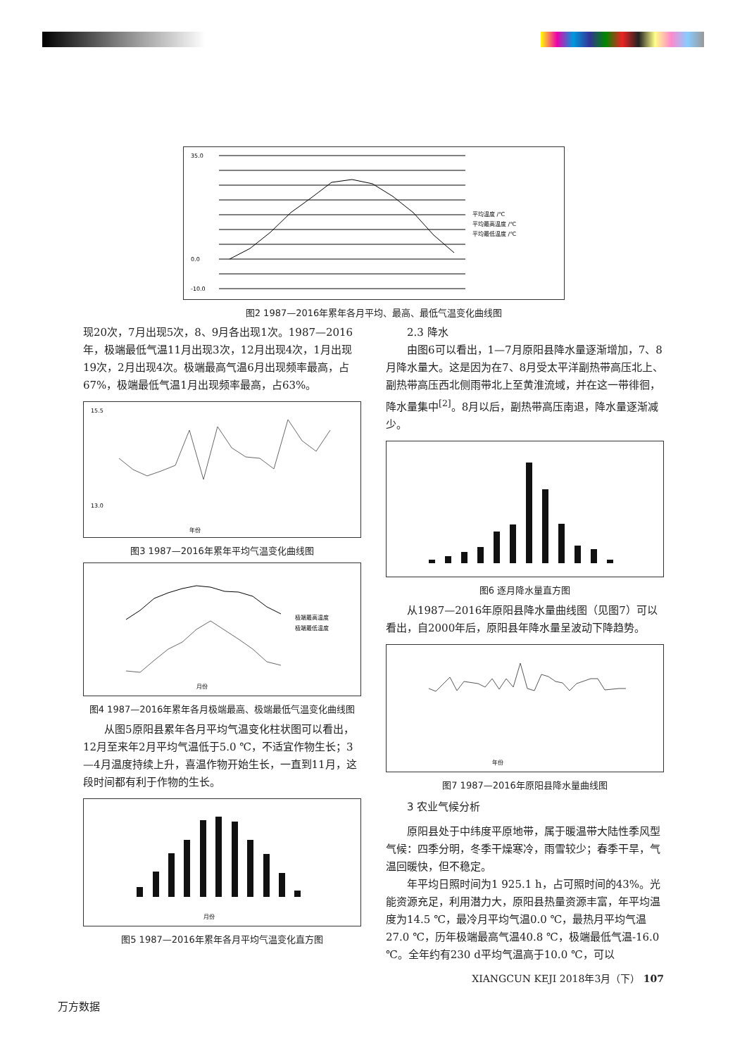35.0
0.0
-10.0
平均温度 /℃
平均最高温度 /℃
平均最低温度 /℃
图2 1987—2016年累年各月平均、最高、最低气温变化曲线图
现20次，7月出现5次，8、9月各出现1次。1987—2016年，极端最低气温11月出现3次，12月出现4次，1月出现19次，2月出现4次。极端最高气温6月出现频率最高，占67%，极端最低气温1月出现频率最高，占63%。
15.5
13.0
年份
图3 1987—2016年累年平均气温变化曲线图
极端最高温度
极端最低温度
月份
图4 1987—2016年累年各月极端最高、极端最低气温变化曲线图
从图5原阳县累年各月平均气温变化柱状图可以看出，12月至来年2月平均气温低于5.0 ℃，不适宜作物生长；3—4月温度持续上升，喜温作物开始生长，一直到11月，这段时间都有利于作物的生长。
月份
图5 1987—2016年累年各月平均气温变化直方图
2.3 降水
由图6可以看出，1—7月原阳县降水量逐渐增加，7、8月降水量大。这是因为在7、8月受太平洋副热带高压北上、副热带高压西北侧雨带北上至黄淮流域，并在这一带徘徊，降水量集中<sup>[2]</sup>。8月以后，副热带高压南退，降水量逐渐减少。
图6 逐月降水量直方图
从1987—2016年原阳县降水量曲线图（见图7）可以看出，自2000年后，原阳县年降水量呈波动下降趋势。
年份
图7 1987—2016年原阳县降水量曲线图
3 农业气候分析
原阳县处于中纬度平原地带，属于暖温带大陆性季风型气候：四季分明，冬季干燥寒冷，雨雪较少；春季干旱，气温回暖快，但不稳定。
年平均日照时间为1 925.1 h，占可照时间的43%。光能资源充足，利用潜力大，原阳县热量资源丰富，年平均温度为14.5 ℃，最冷月平均气温0.0 ℃，最热月平均气温27.0 ℃，历年极端最高气温40.8 ℃，极端最低气温-16.0 ℃。全年约有230 d平均气温高于10.0 ℃，可以
XIANGCUN KEJI 2018年3月（下） 107
万方数据